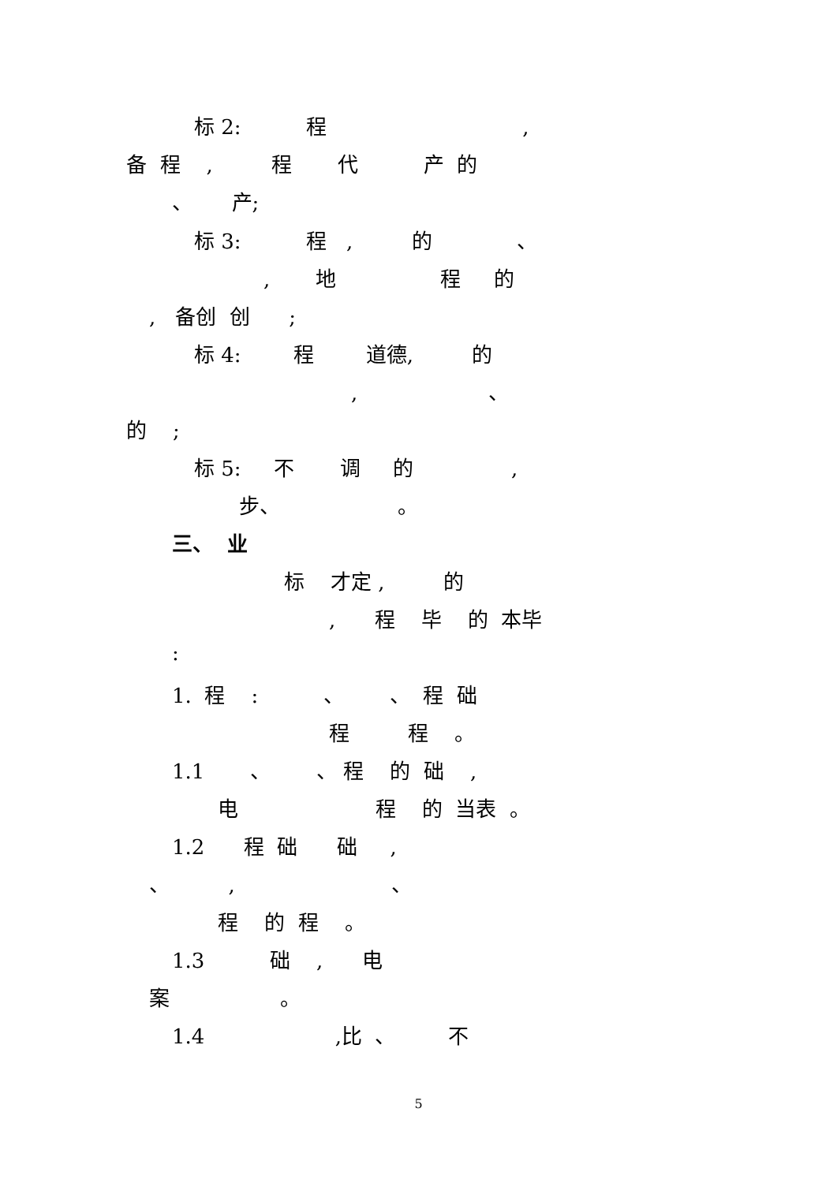标 2: 程 ,
备 程 , 程 代 产 的
、 产;
标 3: 程 , 的 、
, 地 程 的
, 备创 创 ;
标 4: 程 道德, 的
, 、
的 ;
标 5: 不 调 的 ,
步、 。
三、 业
标 才定 , 的
, 程 毕 的 本毕
:
1. 程 : 、 、 程 础
程 程 。
1.1 、 、 程 的 础 ,
电 程 的 当表 。
1.2 程 础 础 ,
、 , 、
程 的 程 。
1.3 础 , 电
案 。
1.4 ,比 、 不
5